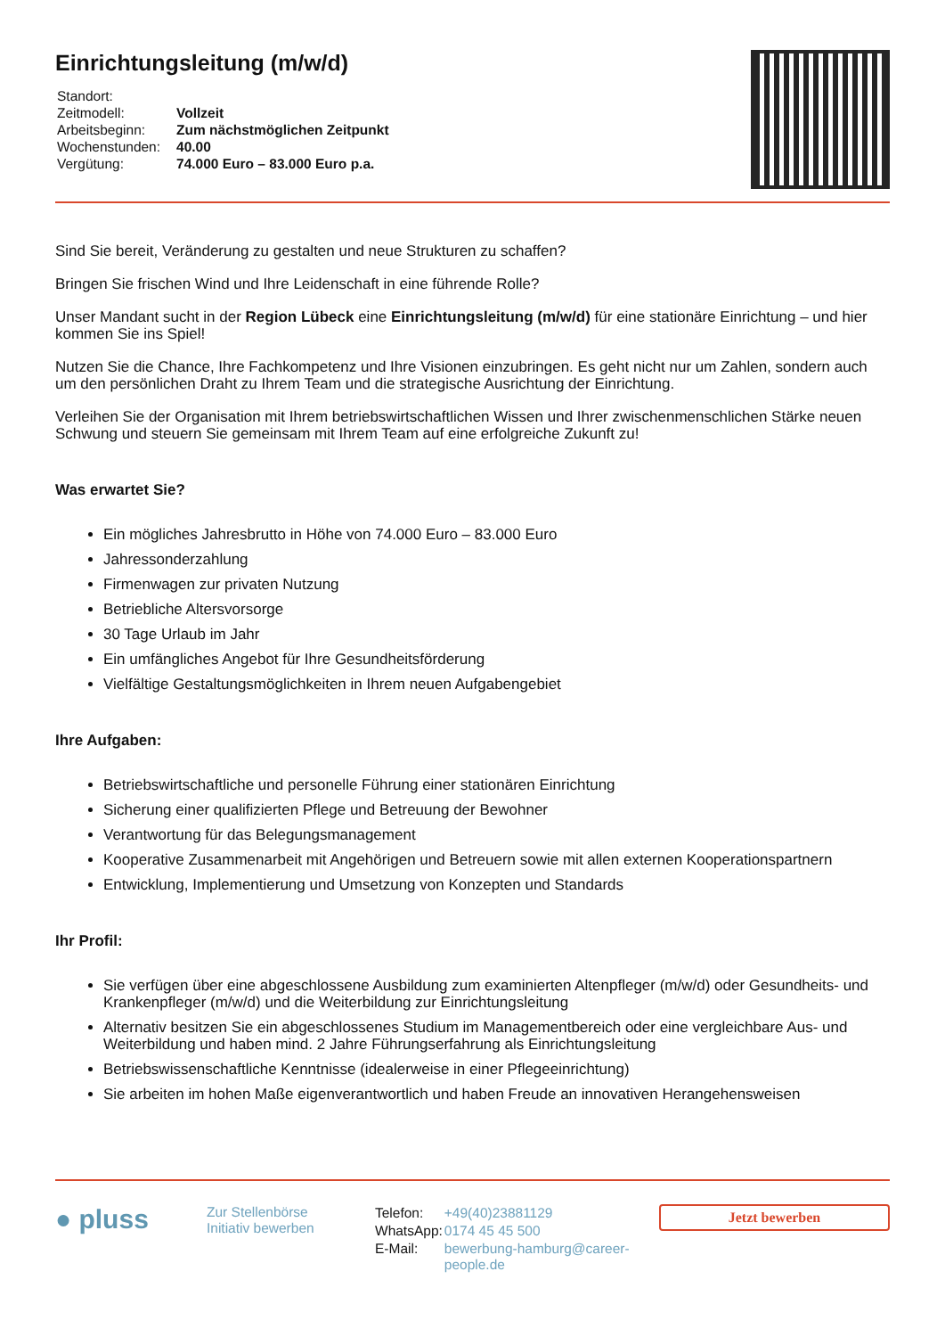Einrichtungsleitung (m/w/d)
| Standort: | |
| Zeitmodell: | Vollzeit |
| Arbeitsbeginn: | Zum nächstmöglichen Zeitpunkt |
| Wochenstunden: | 40.00 |
| Vergütung: | 74.000 Euro – 83.000 Euro p.a. |
Sind Sie bereit, Veränderung zu gestalten und neue Strukturen zu schaffen?
Bringen Sie frischen Wind und Ihre Leidenschaft in eine führende Rolle?
Unser Mandant sucht in der Region Lübeck eine Einrichtungsleitung (m/w/d) für eine stationäre Einrichtung – und hier kommen Sie ins Spiel!
Nutzen Sie die Chance, Ihre Fachkompetenz und Ihre Visionen einzubringen. Es geht nicht nur um Zahlen, sondern auch um den persönlichen Draht zu Ihrem Team und die strategische Ausrichtung der Einrichtung.
Verleihen Sie der Organisation mit Ihrem betriebswirtschaftlichen Wissen und Ihrer zwischenmenschlichen Stärke neuen Schwung und steuern Sie gemeinsam mit Ihrem Team auf eine erfolgreiche Zukunft zu!
Was erwartet Sie?
Ein mögliches Jahresbrutto in Höhe von 74.000 Euro – 83.000 Euro
Jahressonderzahlung
Firmenwagen zur privaten Nutzung
Betriebliche Altersvorsorge
30 Tage Urlaub im Jahr
Ein umfängliches Angebot für Ihre Gesundheitsförderung
Vielfältige Gestaltungsmöglichkeiten in Ihrem neuen Aufgabengebiet
Ihre Aufgaben:
Betriebswirtschaftliche und personelle Führung einer stationären Einrichtung
Sicherung einer qualifizierten Pflege und Betreuung der Bewohner
Verantwortung für das Belegungsmanagement
Kooperative Zusammenarbeit mit Angehörigen und Betreuern sowie mit allen externen Kooperationspartnern
Entwicklung, Implementierung und Umsetzung von Konzepten und Standards
Ihr Profil:
Sie verfügen über eine abgeschlossene Ausbildung zum examinierten Altenpfleger (m/w/d) oder Gesundheits- und Krankenpfleger (m/w/d) und die Weiterbildung zur Einrichtungsleitung
Alternativ besitzen Sie ein abgeschlossenes Studium im Managementbereich oder eine vergleichbare Aus- und Weiterbildung und haben mind. 2 Jahre Führungserfahrung als Einrichtungsleitung
Betriebswissenschaftliche Kenntnisse (idealerweise in einer Pflegeeinrichtung)
Sie arbeiten im hohen Maße eigenverantwortlich und haben Freude an innovativen Herangehensweisen
● pluss
Zur Stellenbörse
Initiativ bewerben
| Telefon: | +49(40)23881129 |
| WhatsApp: | 0174 45 45 500 |
| E-Mail: | bewerbung-hamburg@career-people.de |
Jetzt bewerben